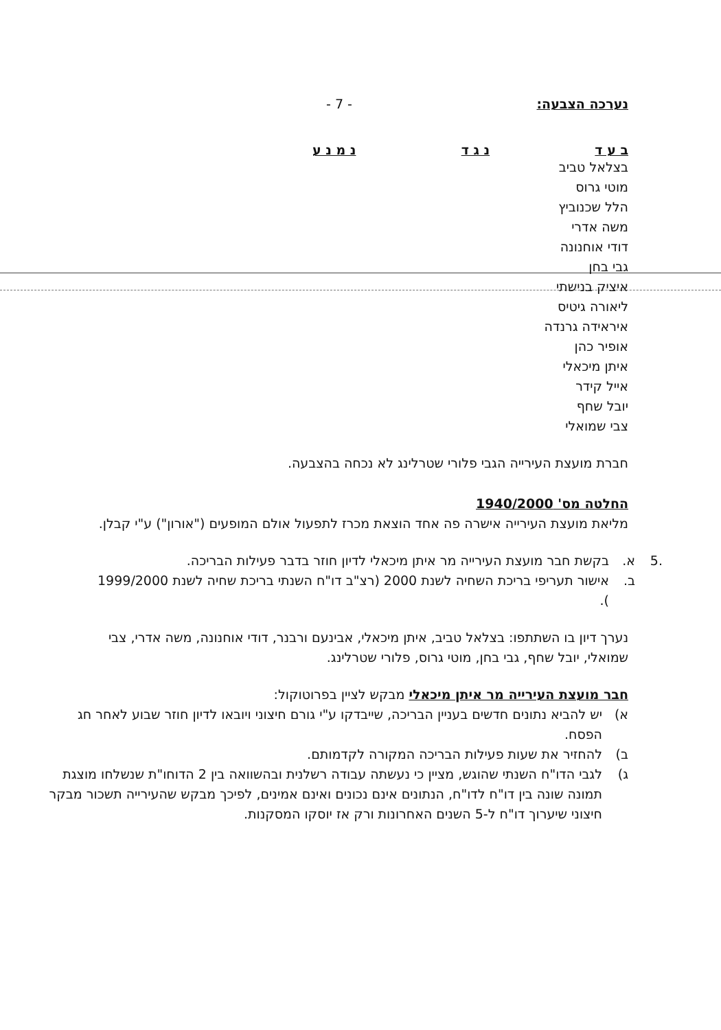נערכה הצבעה: - 7 -
ב ע ד נ ג ד נ מ נ ע
בצלאל טביב
מוטי גרוס
הלל שכנוביץ
משה אדרי
דודי אוחנונה
גבי בחן
איציק בנישתי
ליאורה גיטיס
איראידה גרנדה
אופיר כהן
איתן מיכאלי
אייל קידר
יובל שחף
צבי שמואלי
חברת מועצת העירייה הגבי פלורי שטרלינג לא נכחה בהצבעה.
החלטה מס' 1940/2000
מליאת מועצת העירייה אישרה פה אחד הוצאת מכרז לתפעול אולם המופעים ("אורון") ע"י קבלן.
.5 א. בקשת חבר מועצת העירייה מר איתן מיכאלי לדיון חוזר בדבר פעילות הבריכה.
ב. אישור תעריפי בריכת השחיה לשנת 2000 (רצ"ב דו"ח השנתי בריכת שחיה לשנת 1999/2000 ).
נערך דיון בו השתתפו: בצלאל טביב, איתן מיכאלי, אבינעם ורבנר, דודי אוחנונה, משה אדרי, צבי שמואלי, יובל שחף, גבי בחן, מוטי גרוס, פלורי שטרלינג.
חבר מועצת העירייה מר איתן מיכאלי מבקש לציין בפרוטוקול:
א) יש להביא נתונים חדשים בעניין הבריכה, שייבדקו ע"י גורם חיצוני ויובאו לדיון חוזר שבוע לאחר חג הפסח.
ב) להחזיר את שעות פעילות הבריכה המקורה לקדמותם.
ג) לגבי הדו"ח השנתי שהוגש, מציין כי נעשתה עבודה רשלנית ובהשוואה בין 2 הדוחו"ת שנשלחו מוצגת תמונה שונה בין דו"ח לדו"ח, הנתונים אינם נכונים ואינם אמינים, לפיכך מבקש שהעירייה תשכור מבקר חיצוני שיערוך דו"ח ל-5 השנים האחרונות ורק אז יוסקו המסקנות.